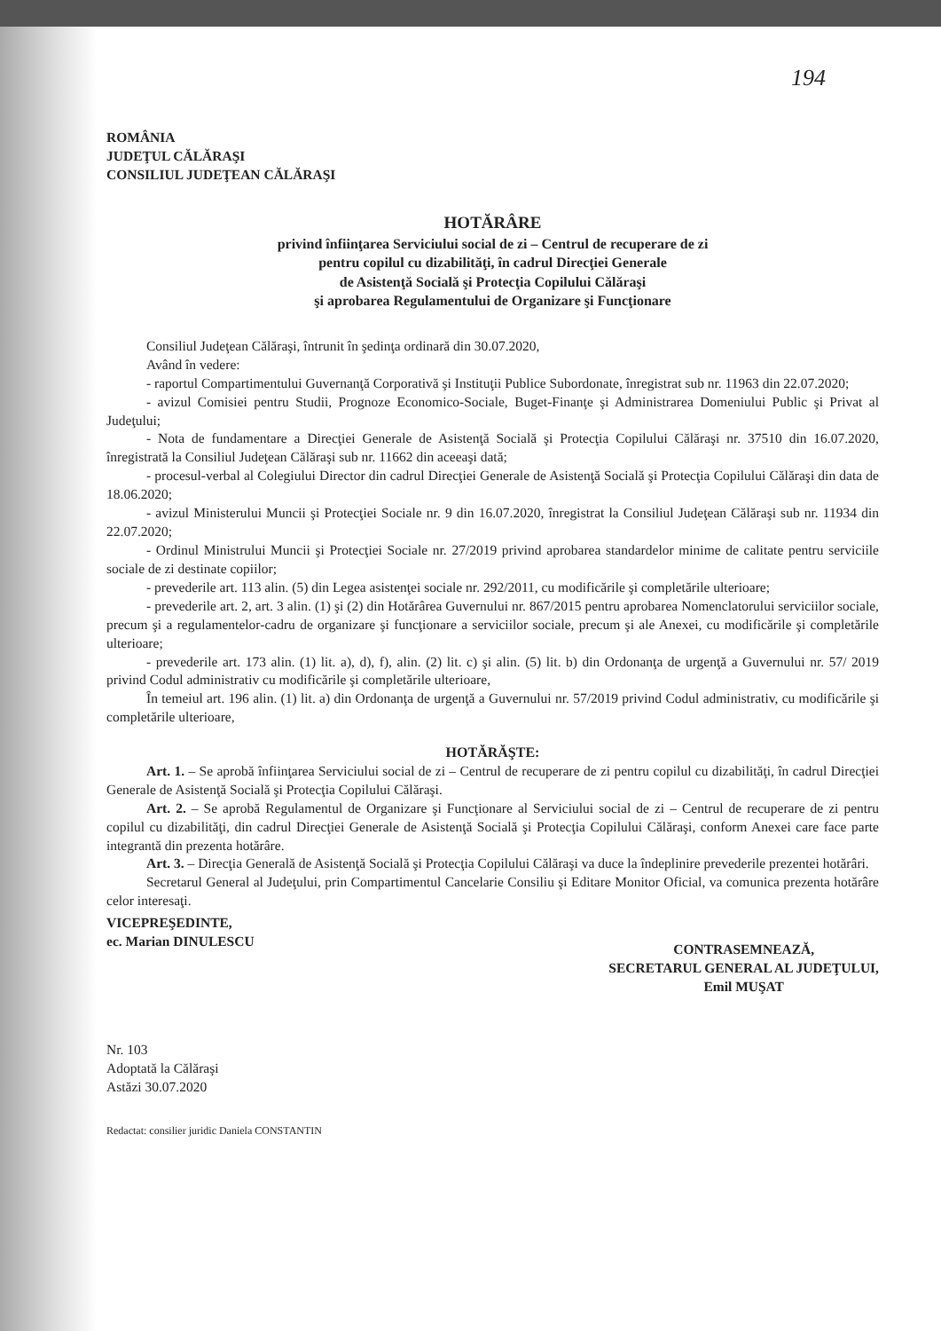194
ROMÂNIA
JUDEŢUL CĂLĂRAŞI
CONSILIUL JUDEŢEAN CĂLĂRAŞI
HOTĂRÂRE
privind înfiinţarea Serviciului social de zi – Centrul de recuperare de zi
pentru copilul cu dizabilităţi, în cadrul Direcţiei Generale
de Asistenţă Socială şi Protecţia Copilului Călăraşi
şi aprobarea Regulamentului de Organizare şi Funcţionare
Consiliul Judeţean Călăraşi, întrunit în şedinţa ordinară din 30.07.2020,
Având în vedere:
- raportul Compartimentului Guvernanţă Corporativă şi Instituţii Publice Subordonate, înregistrat sub nr. 11963 din 22.07.2020;
- avizul Comisiei pentru Studii, Prognoze Economico-Sociale, Buget-Finanţe şi Administrarea Domeniului Public şi Privat al Judeţului;
- Nota de fundamentare a Direcţiei Generale de Asistenţă Socială şi Protecţia Copilului Călăraşi nr. 37510 din 16.07.2020, înregistrată la Consiliul Judeţean Călăraşi sub nr. 11662 din aceeaşi dată;
- procesul-verbal al Colegiului Director din cadrul Direcţiei Generale de Asistenţă Socială şi Protecţia Copilului Călăraşi din data de 18.06.2020;
- avizul Ministerului Muncii şi Protecţiei Sociale nr. 9 din 16.07.2020, înregistrat la Consiliul Judeţean Călăraşi sub nr. 11934 din 22.07.2020;
- Ordinul Ministrului Muncii şi Protecţiei Sociale nr. 27/2019 privind aprobarea standardelor minime de calitate pentru serviciile sociale de zi destinate copiilor;
- prevederile art. 113 alin. (5) din Legea asistenţei sociale nr. 292/2011, cu modificările şi completările ulterioare;
- prevederile art. 2, art. 3 alin. (1) şi (2) din Hotărârea Guvernului nr. 867/2015 pentru aprobarea Nomenclatorului serviciilor sociale, precum şi a regulamentelor-cadru de organizare şi funcţionare a serviciilor sociale, precum şi ale Anexei, cu modificările şi completările ulterioare;
- prevederile art. 173 alin. (1) lit. a), d), f), alin. (2) lit. c) şi alin. (5) lit. b) din Ordonanţa de urgenţă a Guvernului nr. 57/ 2019 privind Codul administrativ cu modificările şi completările ulterioare,
În temeiul art. 196 alin. (1) lit. a) din Ordonanţa de urgenţă a Guvernului nr. 57/2019 privind Codul administrativ, cu modificările şi completările ulterioare,
HOTĂRĂŞTE:
Art. 1. – Se aprobă înfiinţarea Serviciului social de zi – Centrul de recuperare de zi pentru copilul cu dizabilităţi, în cadrul Direcţiei Generale de Asistenţă Socială şi Protecţia Copilului Călăraşi.
Art. 2. – Se aprobă Regulamentul de Organizare şi Funcţionare al Serviciului social de zi – Centrul de recuperare de zi pentru copilul cu dizabilităţi, din cadrul Direcţiei Generale de Asistenţă Socială şi Protecţia Copilului Călăraşi, conform Anexei care face parte integrantă din prezenta hotărâre.
Art. 3. – Direcţia Generală de Asistenţă Socială şi Protecţia Copilului Călăraşi va duce la îndeplinire prevederile prezentei hotărâri.
Secretarul General al Judeţului, prin Compartimentul Cancelarie Consiliu şi Editare Monitor Oficial, va comunica prezenta hotărâre celor interesaţi.
VICEPREŞEDINTE,
ec. Marian DINULESCU
CONTRASEMNEAZĂ,
SECRETARUL GENERAL AL JUDEŢULUI,
Emil MUŞAT
Nr. 103
Adoptată la Călăraşi
Astăzi 30.07.2020
Redactat: consilier juridic Daniela CONSTANTIN